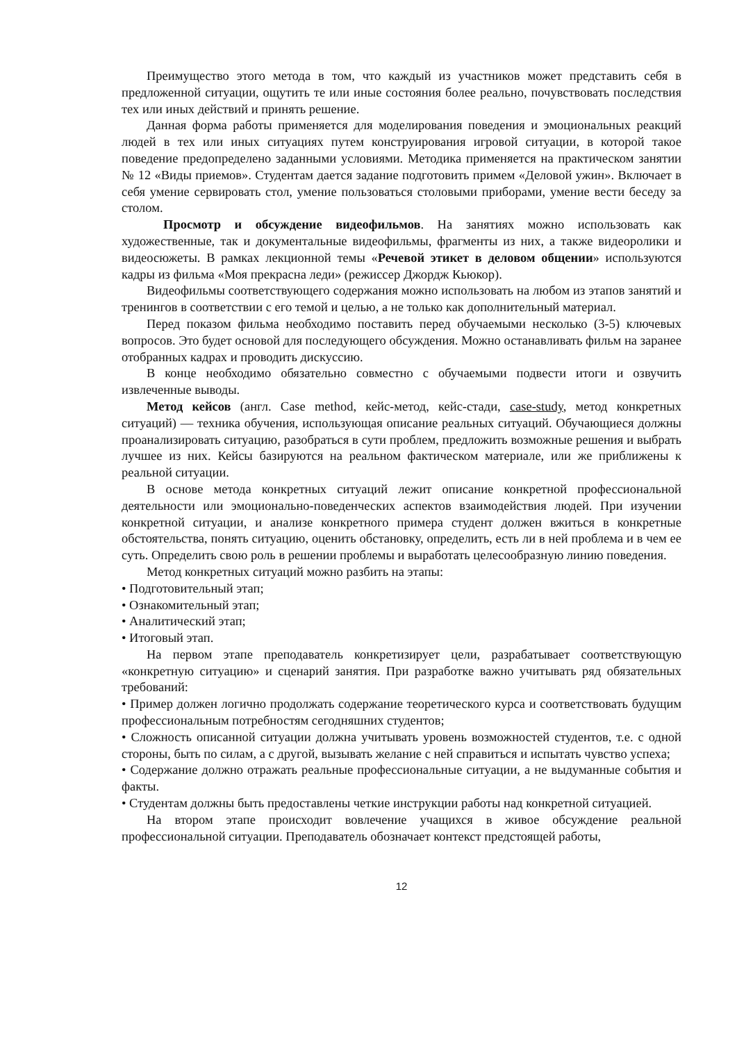Преимущество этого метода в том, что каждый из участников может представить себя в предложенной ситуации, ощутить те или иные состояния более реально, почувствовать последствия тех или иных действий и принять решение.
Данная форма работы применяется для моделирования поведения и эмоциональных реакций людей в тех или иных ситуациях путем конструирования игровой ситуации, в которой такое поведение предопределено заданными условиями. Методика применяется на практическом занятии № 12 «Виды приемов». Студентам дается задание подготовить примем «Деловой ужин». Включает в себя умение сервировать стол, умение пользоваться столовыми приборами, умение вести беседу за столом.
Просмотр и обсуждение видеофильмов. На занятиях можно использовать как художественные, так и документальные видеофильмы, фрагменты из них, а также видеоролики и видеосюжеты. В рамках лекционной темы «Речевой этикет в деловом общении» используются кадры из фильма «Моя прекрасна леди» (режиссер Джордж Кьюкор).
Видеофильмы соответствующего содержания можно использовать на любом из этапов занятий и тренингов в соответствии с его темой и целью, а не только как дополнительный материал.
Перед показом фильма необходимо поставить перед обучаемыми несколько (3-5) ключевых вопросов. Это будет основой для последующего обсуждения. Можно останавливать фильм на заранее отобранных кадрах и проводить дискуссию.
В конце необходимо обязательно совместно с обучаемыми подвести итоги и озвучить извлеченные выводы.
Метод кейсов (англ. Case method, кейс-метод, кейс-стади, case-study, метод конкретных ситуаций) — техника обучения, использующая описание реальных ситуаций. Обучающиеся должны проанализировать ситуацию, разобраться в сути проблем, предложить возможные решения и выбрать лучшее из них. Кейсы базируются на реальном фактическом материале, или же приближены к реальной ситуации.
В основе метода конкретных ситуаций лежит описание конкретной профессиональной деятельности или эмоционально-поведенческих аспектов взаимодействия людей. При изучении конкретной ситуации, и анализе конкретного примера студент должен вжиться в конкретные обстоятельства, понять ситуацию, оценить обстановку, определить, есть ли в ней проблема и в чем ее суть. Определить свою роль в решении проблемы и выработать целесообразную линию поведения.
Метод конкретных ситуаций можно разбить на этапы:
• Подготовительный этап;
• Ознакомительный этап;
• Аналитический этап;
• Итоговый этап.
На первом этапе преподаватель конкретизирует цели, разрабатывает соответствующую «конкретную ситуацию» и сценарий занятия. При разработке важно учитывать ряд обязательных требований:
• Пример должен логично продолжать содержание теоретического курса и соответствовать будущим профессиональным потребностям сегодняшних студентов;
• Сложность описанной ситуации должна учитывать уровень возможностей студентов, т.е. с одной стороны, быть по силам, а с другой, вызывать желание с ней справиться и испытать чувство успеха;
• Содержание должно отражать реальные профессиональные ситуации, а не выдуманные события и факты.
• Студентам должны быть предоставлены четкие инструкции работы над конкретной ситуацией.
На втором этапе происходит вовлечение учащихся в живое обсуждение реальной профессиональной ситуации. Преподаватель обозначает контекст предстоящей работы,
12